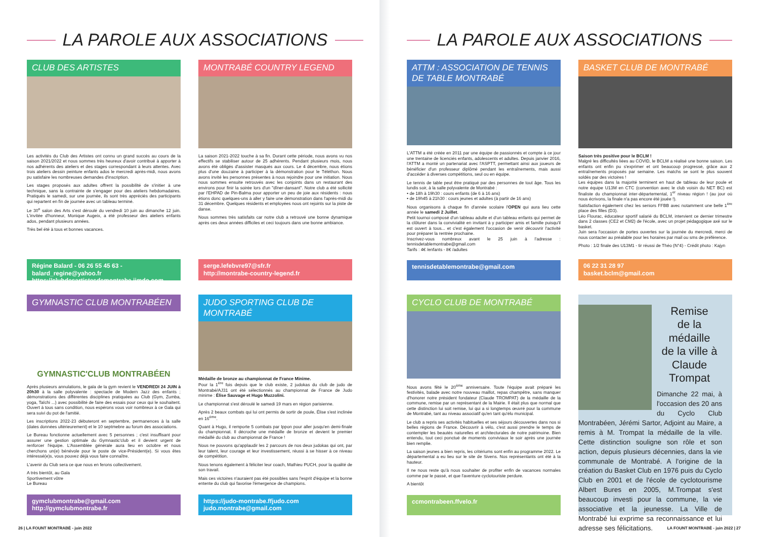LA PAROLE AUX ASSOCIATIONS
CLUB DES ARTISTES
Les activités du Club des Artistes ont connu un grand succès au cours de la saison 2021/2022 et nous sommes très heureux d'avoir contribué à apporter à nos adhérents des ateliers et des stages correspondant à leurs attentes. Avec trois ateliers dessin peinture enfants ados le mercredi après-midi, nous avons pu satisfaire les nombreuses demandes d'inscription.
Les stages proposés aux adultes offrent la possibilité de s'initier à une technique, sans la contrainte de s'engager pour des ateliers hebdomadaires. Pratiqués le samedi, sur une journée, ils sont très appréciés des participants qui repartent en fin de journée avec un tableau terminé.
Le 30<sup>e</sup> salon des Arts s'est déroulé du vendredi 10 juin au dimanche 12 juin. L'invitée d'honneur, Monique Augeix, a été professeur des ateliers enfants ados, pendant plusieurs années.
Très bel été à tous et bonnes vacances.
Régine Balard - 06 26 55 45 63 - balard_regine@yahoo.fr
https://clubdesartistesdemontrabe.jimdo.com
MONTRABÉ COUNTRY LEGEND
La saison 2021-2022 touche à sa fin. Durant cette période, nous avons vu nos effectifs se stabiliser autour de 25 adhérents. Pendant plusieurs mois, nous avons été obligés d'assister masqués aux cours. Le 4 décembre, nous étions plus d'une douzaine à participer à la démonstration pour le Téléthon. Nous avons invité les personnes présentes à nous rejoindre pour une initiation. Nous nous sommes ensuite retrouvés avec les conjoints dans un restaurant des environs pour finir la soirée lors d'un "dîner-dansant". Notre club a été sollicité par l'EHPAD de Pin-Balma pour apporter un peu de joie aux résidents : nous étions donc quelques-uns à aller y faire une démonstration dans l'après-midi du 31 décembre. Quelques résidents et employées nous ont rejoints sur la piste de danse.
Nous sommes très satisfaits car notre club a retrouvé une bonne dynamique après ces deux années difficiles et ceci toujours dans une bonne ambiance.
serge.lefebvre97@sfr.fr
http://montrabe-country-legend.fr
GYMNASTIC CLUB MONTRABÉEN
GYMNASTIC'CLUB MONTRABÉEN
Après plusieurs annulations, le gala de la gym revient le VENDREDI 24 JUIN à 20h30 à la salle polyvalente : spectacle de Modern Jazz des enfants ; démonstrations des différentes disciplines pratiquées au Club (Gym, Zumba, yoga, Taïchi ...) avec possibilité de faire des essais pour ceux qui le souhaitent. Ouvert à tous sans condition, nous espérons vous voir nombreux à ce Gala qui sera suivi du pot de l'amitié.
Les inscriptions 2022-23 débuteront en septembre, permanences à la salle (dates données ultérieurement) et le 10 septmebre au forum des associations.
Le Bureau fonctionne actuellement avec 5 personnes ; c'est insuffisant pour assurer une gestion optimale du Gymnastic'club et il devient urgent de renforcer l'équipe. L'Assemblée générale aura lieu en octobre et nous cherchons un(e) bénévole pour le poste de vice-Président(e). Si vous êtes intéressé(e)s, vous pouvez déjà vous faire connaître.
L'avenir du Club sera ce que nous en ferons collectivement.
A très bientôt, au Gala
Sportivement vôtre
Le Bureau
gymclubmontrabe@gmail.com
http://gymclubmontrabe.fr
JUDO SPORTING CLUB DE MONTRABÉ
Médaille de bronze au championnat de France Minime.
Pour la 1<sup>ère</sup> fois depuis que le club existe, 2 judokas du club de judo de Montrabé/AJ31 ont été sélectionnés au championnat de France de Judo minime : Élise Sauvage et Hugo Muzzolini.
Le championnat s'est déroulé le samedi 19 mars en région parisienne.
Après 2 beaux combats qui lui ont permis de sortir de poule, Élise s'est inclinée en 16<sup>ème</sup>.
Quant à Hugo, il remporte 5 combats par Ippon pour aller jusqu'en demi-finale du championnat. Il décroche une médaille de bronze et devient le premier médaillé du club au championnat de France !
Nous ne pouvons qu'applaudir les 2 parcours de nos deux judokas qui ont, par leur talent, leur courage et leur investissement, réussi à se hisser à ce niveau de compétition.
Nous tenons également à féliciter leur coach, Mathieu PUCH, pour la qualité de son travail.
Mais ces victoires n'auraient pas été possibles sans l'esprit d'équipe et la bonne entente du club qui favorise l'émergence de champions.
https://judo-montrabe.ffjudo.com
judo.montrabe@gmail.com
26 | LA FOUNT MONTRABÉ - juin 2022
LA PAROLE AUX ASSOCIATIONS
ATTM : ASSOCIATION DE TENNIS
DE TABLE MONTRABÉ
L'ATTM a été créée en 2011 par une équipe de passionnés et compte à ce jour une trentaine de licenciés enfants, adolescents et adultes. Depuis janvier 2016, l'ATTM a monté un partenariat avec l'ASPTT, permettant ainsi aux joueurs de bénéficier d'un professeur diplômé pendant les entraînements, mais aussi d'accéder à diverses compétitions, seul ou en équipe.
Le tennis de table peut être pratiqué par des personnes de tout âge. Tous les lundis soir, à la salle polyvalente de Montrabé :
• de 18h à 19h30 : cours enfants (de 6 à 16 ans)
• de 19h45 à 21h30 : cours jeunes et adultes (à partir de 16 ans)
Nous organisons à chaque fin d'année scolaire l'OPEN qui aura lieu cette année le samedi 2 Juillet.
Petit tournoi composé d'un tableau adulte et d'un tableau enfants qui permet de la clôturer dans la convivialité en invitant à y participer amis et famille puisqu'il est ouvert à tous... et c'est également l'occasion de venir découvrir l'activité pour préparer la rentrée prochaine.
Inscrivez-vous nombreux avant le 25 juin à l'adresse : tennisdetablemontrabe@gmail.com
Tarifs : 4€ /enfants - 8€ /adultes
tennisdetablemontrabe@gmail.com
BASKET CLUB DE MONTRABÉ
Saison très positive pour le BCLM !
Malgré les difficultés liées au COVID, le BCLM a réalisé une bonne saison. Les enfants ont enfin pu s'exprimer et ont beaucoup progressé, grâce aux 2 entraînements proposés par semaine. Les matchs se sont le plus souvent soldés par des victoires !
Les équipes dans la majorité terminent en haut de tableau de leur poule et notre équipe U13M en CTC (convention avec le club voisin du NET BC) est finaliste du championnat inter-départemental, 1<sup>er</sup> niveau région ! (au jour où nous écrivons, la finale n'a pas encore été jouée !).
Satisfaction également chez les seniors FFBB avec notamment une belle 1<sup>ère</sup> place des filles (D3).
Léo Flourac, éducateur sportif salarié du BCLM, intervient ce dernier trimestre dans 2 classes (CE2 et CM2) de l'école, avec un projet pédagogique axé sur le basket.
Juin sera l'occasion de portes ouvertes sur la journée du mercredi, merci de nous contacter au préalable pour les horaires par mail ou sms de préférence.
Photo : 1/2 finale des U13M1 - tir réussi de Théo (N°4) - Crédit photo : Kajyn
06 22 31 28 97
basket.bclm@gmail.com
CYCLO CLUB DE MONTRABÉ
Nous avons fêté le 20<sup>ème</sup> anniversaire. Toute l'équipe avait préparé les festivités, balade avec notre nouveau maillot, repas champêtre, sans manquer d'honorer notre président fondateur (Claude TROMPAT) de la médaille de la commune, remise par un représentant de la Mairie. Il était plus que normal que cette distinction lui soit remise, lui qui a si longtemps œuvré pour la commune de Montrabé, tant au niveau associatif qu'en tant qu'élu municipal.
Le club a repris ses activités habituelles et ses séjours découvertes dans nos si belles régions de France. Découvrir à vélo, c'est aussi prendre le temps de contempler les beautés naturelles et architecturales de notre patrimoine. Bien entendu, tout ceci ponctué de moments conviviaux le soir après une journée bien remplie.
La saison jeunes a bien repris, les critériums sont enfin au programme 2022. Le départemental a eu lieu sur le site de Sivens. Nos représentants ont été à la hauteur.
Il ne nous reste qu'à nous souhaiter de profiter enfin de vacances normales comme par le passé, et que l'aventure cyclotouriste perdure.
A bientôt
ccmontrabeen.ffvelo.fr
Remise
de la médaille
de la ville à
Claude Trompat
Dimanche 22 mai, à l'occasion des 20 ans du Cyclo Club Montrabéen, Jérémi Sartor, Adjoint au Maire, a remis à M. Trompat la médaille de la ville. Cette distinction souligne son rôle et son action, depuis plusieurs décennies, dans la vie communale de Montrabé. A l'origine de la création du Basket Club en 1976 puis du Cyclo Club en 2001 et de l'école de cyclotourisme Albert Bures en 2005, M.Trompat s'est beaucoup investi pour la commune, la vie associative et la jeunesse. La Ville de Montrabé lui exprime sa reconnaissance et lui adresse ses félicitations.
LA FOUNT MONTRABÉ - juin 2022 | 27